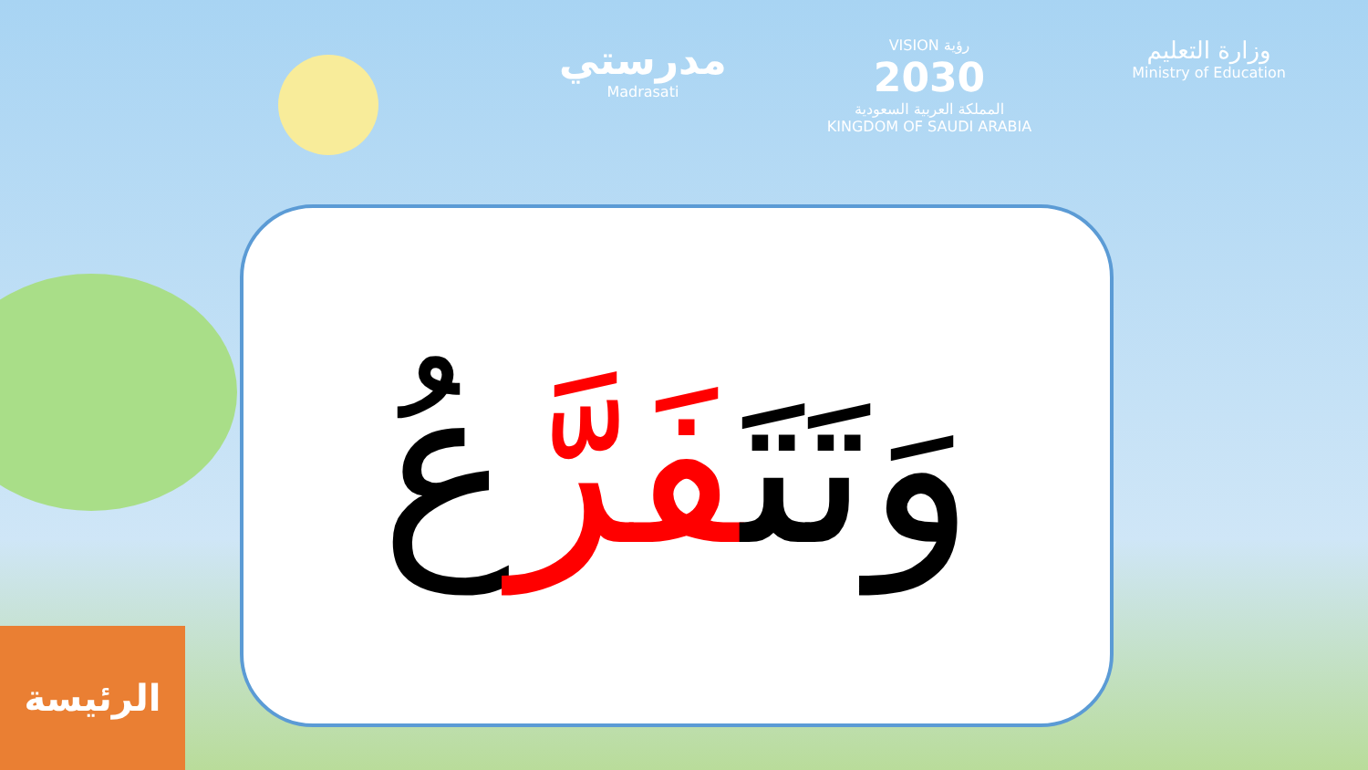مدرستي
Madrasati
VISION رؤية
2030
المملكة العربية السعودية
KINGDOM OF SAUDI ARABIA
وزارة التعليم
Ministry of Education
وَتَتَفَرَّعُ
الرئيسة